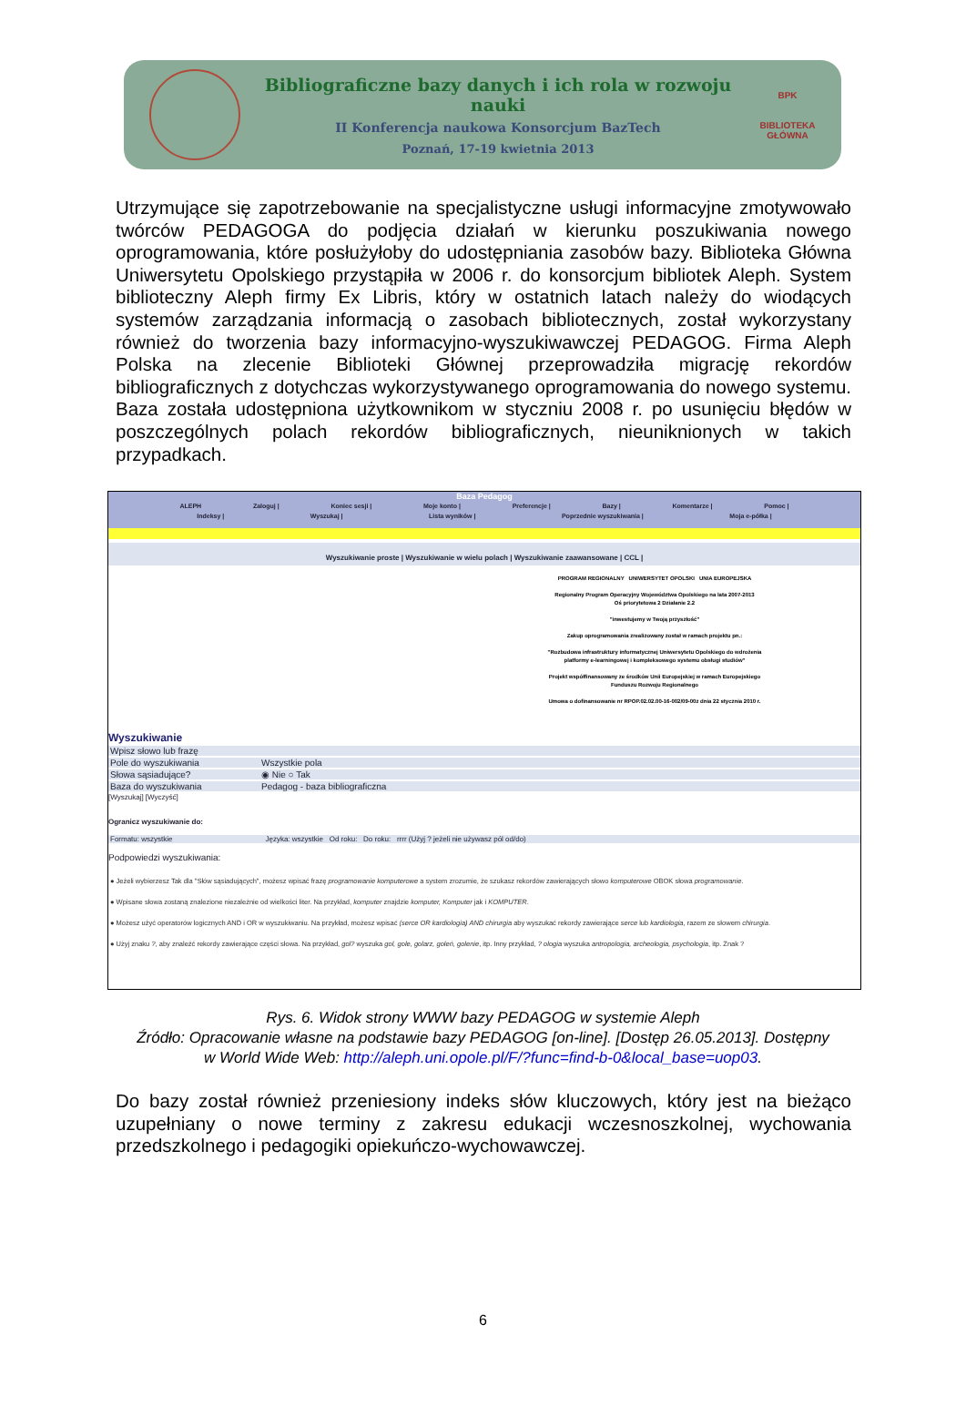Bibliograficzne bazy danych i ich rola w rozwoju nauki
II Konferencja naukowa Konsorcjum BazTech
Poznań, 17-19 kwietnia 2013
BPK
BIBLIOTEKA GŁÓWNA
Utrzymujące się zapotrzebowanie na specjalistyczne usługi informacyjne zmotywowało twórców PEDAGOGA do podjęcia działań w kierunku poszukiwania nowego oprogramowania, które posłużyłoby do udostępniania zasobów bazy. Biblioteka Główna Uniwersytetu Opolskiego przystąpiła w 2006 r. do konsorcjum bibliotek Aleph. System biblioteczny Aleph firmy Ex Libris, który w ostatnich latach należy do wiodących systemów zarządzania informacją o zasobach bibliotecznych, został wykorzystany również do tworzenia bazy informacyjno-wyszukiwawczej PEDAGOG. Firma Aleph Polska na zlecenie Biblioteki Głównej przeprowadziła migrację rekordów bibliograficznych z dotychczas wykorzystywanego oprogramowania do nowego systemu. Baza została udostępniona użytkownikom w styczniu 2008 r. po usunięciu błędów w poszczególnych polach rekordów bibliograficznych, nieuniknionych w takich przypadkach.
Baza Pedagog
ALEPH Zaloguj | Koniec sesji | Moje konto | Preferencje | Bazy | Komentarze | Pomoc |
Indeksy | Wyszukaj | Lista wyników | Poprzednie wyszukiwania | Moja e-półka |
Wyszukiwanie proste | Wyszukiwanie w wielu polach | Wyszukiwanie zaawansowane | CCL |
PROGRAM REGIONALNY UNIWERSYTET OPOLSKI UNIA EUROPEJSKA
Regionalny Program Operacyjny Województwa Opolskiego na lata 2007-2013
Oś priorytetowa 2 Działanie 2.2
"inwestujemy w Twoją przyszłość"
Zakup oprogramowania zrealizowany został w ramach projektu pn.:
"Rozbudowa infrastruktury informatycznej Uniwersytetu Opolskiego do wdrożenia platformy e-learningowej i kompleksowego systemu obsługi studiów"
Projekt współfinansowany ze środków Unii Europejskiej w ramach Europejskiego Funduszu Rozwoju Regionalnego
Umowa o dofinansowanie nr RPOP.02.02.00-16-002/09-00z dnia 22 stycznia 2010 r.
Wyszukiwanie
Wpisz słowo lub frazę
Pole do wyszukiwania Wszystkie pola
Słowa sąsiadujące? ◉ Nie ○ Tak
Baza do wyszukiwania Pedagog - baza bibliograficzna
[Wyszukaj] [Wyczyść]
Ogranicz wyszukiwanie do:
Formatu: wszystkie Języka: wszystkie Od roku: Do roku: rrrr (Użyj ? jeżeli nie używasz pól od/do)
Podpowiedzi wyszukiwania:
● Jeżeli wybierzesz Tak dla "Słów sąsiadujących", możesz wpisać frazę programowanie komputerowe a system zrozumie, że szukasz rekordów zawierających słowo komputerowe OBOK słowa programowanie.
● Wpisane słowa zostaną znalezione niezależnie od wielkości liter. Na przykład, komputer znajdzie komputer, Komputer jak i KOMPUTER.
● Możesz użyć operatorów logicznych AND i OR w wyszukiwaniu. Na przykład, możesz wpisać (serce OR kardiologia) AND chirurgia aby wyszukać rekordy zawierające serce lub kardiologia, razem ze słowem chirurgia.
● Użyj znaku ?, aby znaleźć rekordy zawierające części słowa. Na przykład, gol? wyszuka gol, gole, golarz, goleń, golenie, itp. Inny przykład, ? ologia wyszuka antropologia, archeologia, psychologia, itp. Znak ?
Rys. 6. Widok strony WWW bazy PEDAGOG w systemie Aleph
Źródło: Opracowanie własne na podstawie bazy PEDAGOG [on-line]. [Dostęp 26.05.2013]. Dostępny
w World Wide Web: http://aleph.uni.opole.pl/F/?func=find-b-0&local_base=uop03.
Do bazy został również przeniesiony indeks słów kluczowych, który jest na bieżąco uzupełniany o nowe terminy z zakresu edukacji wczesnoszkolnej, wychowania przedszkolnego i pedagogiki opiekuńczo-wychowawczej.
6